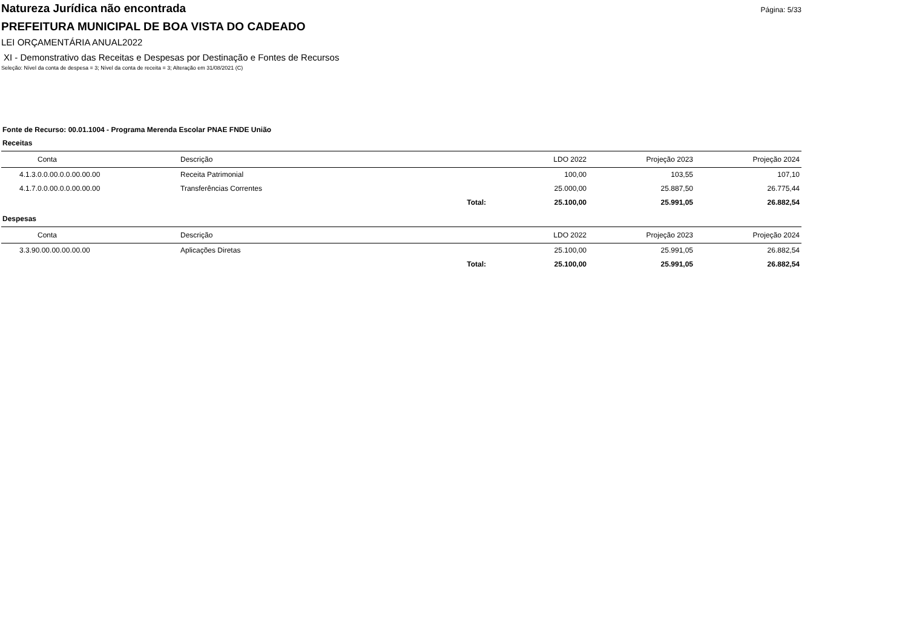Página: 5/33
Natureza Jurídica não encontrada
PREFEITURA MUNICIPAL DE BOA VISTA DO CADEADO
LEI ORÇAMENTÁRIA ANUAL2022
XI - Demonstrativo das Receitas e Despesas por Destinação e Fontes de Recursos
Seleção: Nível da conta de despesa = 3; Nível da conta de receita = 3; Alteração em 31/08/2021 (C)
Fonte de Recurso: 00.01.1004 - Programa Merenda Escolar PNAE FNDE União
Receitas
| Conta | Descrição | | LDO 2022 | Projeção 2023 | Projeção 2024 |
| --- | --- | --- | --- | --- | --- |
| 4.1.3.0.0.00.0.0.00.00.00 | Receita Patrimonial | | 100,00 | 103,55 | 107,10 |
| 4.1.7.0.0.00.0.0.00.00.00 | Transferências Correntes | | 25.000,00 | 25.887,50 | 26.775,44 |
| | | Total: | 25.100,00 | 25.991,05 | 26.882,54 |
Despesas
| Conta | Descrição | | LDO 2022 | Projeção 2023 | Projeção 2024 |
| --- | --- | --- | --- | --- | --- |
| 3.3.90.00.00.00.00.00 | Aplicações Diretas | | 25.100,00 | 25.991,05 | 26.882,54 |
| | | Total: | 25.100,00 | 25.991,05 | 26.882,54 |